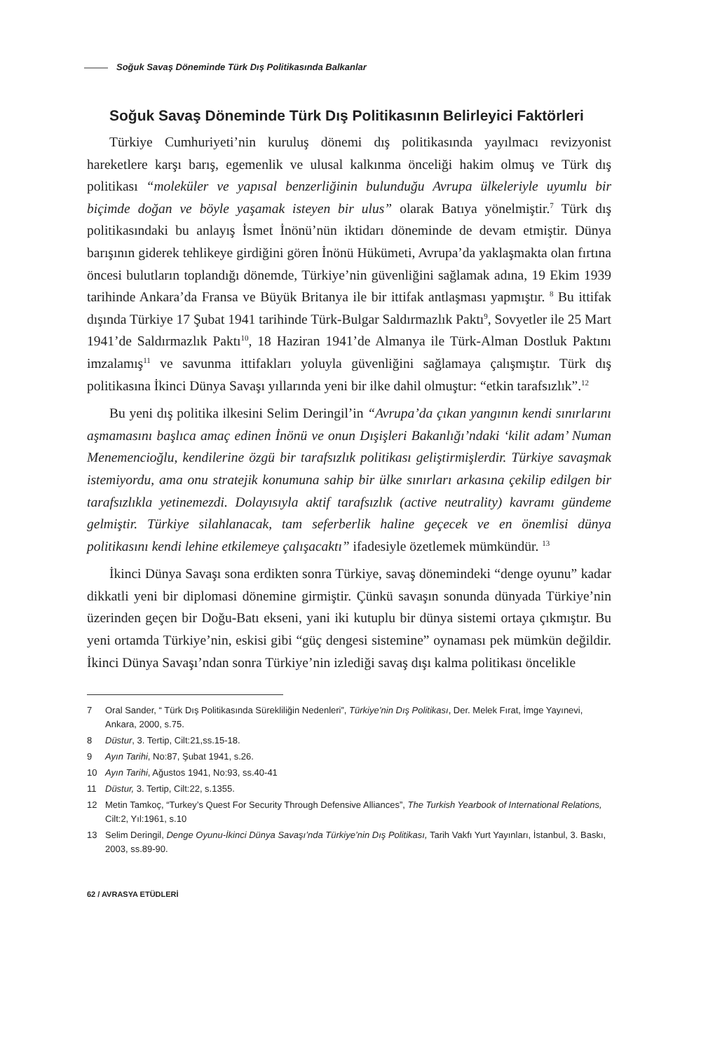Soğuk Savaş Döneminde Türk Dış Politikasında Balkanlar
Soğuk Savaş Döneminde Türk Dış Politikasının Belirleyici Faktörleri
Türkiye Cumhuriyeti’nin kuruluş dönemi dış politikasında yayılmacı reviz­yonist hareketlere karşı barış, egemenlik ve ulusal kalkınma önceliği hakim ol­muş ve Türk dış politikası “moleküler ve yapısal benzerliğinin bulunduğu Avrupa ülkeleriyle uyumlu bir biçimde doğan ve böyle yaşamak isteyen bir ulus” olarak Ba­tıya yönelmiştir.<sup>7</sup> Türk dış politikasındaki bu anlayış İsmet İnönü’nün iktidarı döneminde de devam etmiştir. Dünya barışının giderek tehlikeye girdiğini gören İnönü Hükümeti, Avrupa’da yaklaşmakta olan fırtına öncesi bulutların toplan­dığı dönemde, Türkiye’nin güvenliğini sağlamak adına, 19 Ekim 1939 tarihinde Ankara’da Fransa ve Büyük Britanya ile bir ittifak antlaşması yapmıştır. <sup>8</sup> Bu it­tifak dışında Türkiye 17 Şubat 1941 tarihinde Türk-Bulgar Saldırmazlık Paktı<sup>9</sup>, Sovyetler ile 25 Mart 1941’de Saldırmazlık Paktı<sup>10</sup>, 18 Haziran 1941’de Almanya ile Türk-Alman Dostluk Paktını imzalamış<sup>11</sup> ve savunma ittifakları yoluyla güven­liğini sağlamaya çalışmıştır. Türk dış politikasına İkinci Dünya Savaşı yıllarında yeni bir ilke dahil olmuştur: “etkin tarafsızlık”.<sup>12</sup>
Bu yeni dış politika ilkesini Selim Deringil’in “Avrupa’da çıkan yangının kendi sınırlarını aşmamasını başlıca amaç edinen İnönü ve onun Dışişleri Bakanlığı’ndaki ‘kilit adam’ Numan Menemencioğlu, kendilerine özgü bir tarafsızlık politikası geliş­tirmişlerdir. Türkiye savaşmak istemiyordu, ama onu stratejik konumuna sahip bir ülke sınırları arkasına çekilip edilgen bir tarafsızlıkla yetinemezdi. Dolayısıyla aktif tarafsızlık (active neutrality) kavramı gündeme gelmiştir. Türkiye silahlanacak, tam seferberlik haline geçecek ve en önemlisi dünya politikasını kendi lehine etkilemeye çalışacaktı” ifadesiyle özetlemek mümkündür. <sup>13</sup>
İkinci Dünya Savaşı sona erdikten sonra Türkiye, savaş dönemindeki “denge oyunu” kadar dikkatli yeni bir diplomasi dönemine girmiştir. Çünkü savaşın sonunda dünyada Türkiye’nin üzerinden geçen bir Doğu-Batı ekseni, yani iki kutuplu bir dünya sistemi ortaya çıkmıştır. Bu yeni ortamda Türkiye’nin, eski­si gibi “güç dengesi sistemine” oynaması pek mümkün değildir. İkinci Dünya Savaşı’ndan sonra Türkiye’nin izlediği savaş dışı kalma politikası öncelikle
7 Oral Sander, “ Türk Dış Politikasında Sürekliliğin Nedenleri”, Türkiye’nin Dış Politikası, Der. Melek Fırat, İmge Yayınevi, Ankara, 2000, s.75.
8 Düstur, 3. Tertip, Cilt:21,ss.15-18.
9 Ayın Tarihi, No:87, Şubat 1941, s.26.
10 Ayın Tarihi, Ağustos 1941, No:93, ss.40-41
11 Düstur, 3. Tertip, Cilt:22, s.1355.
12 Metin Tamkoç, “Turkey’s Quest For Security Through Defensive Alliances”, The Turkish Yearbook of International Relations, Cilt:2, Yıl:1961, s.10
13 Selim Deringil, Denge Oyunu-İkinci Dünya Savaşı’nda Türkiye’nin Dış Politikası, Tarih Vakfı Yurt Yayınları, İstanbul, 3. Baskı, 2003, ss.89-90.
62 / AVRASYA ETÜDLERİ